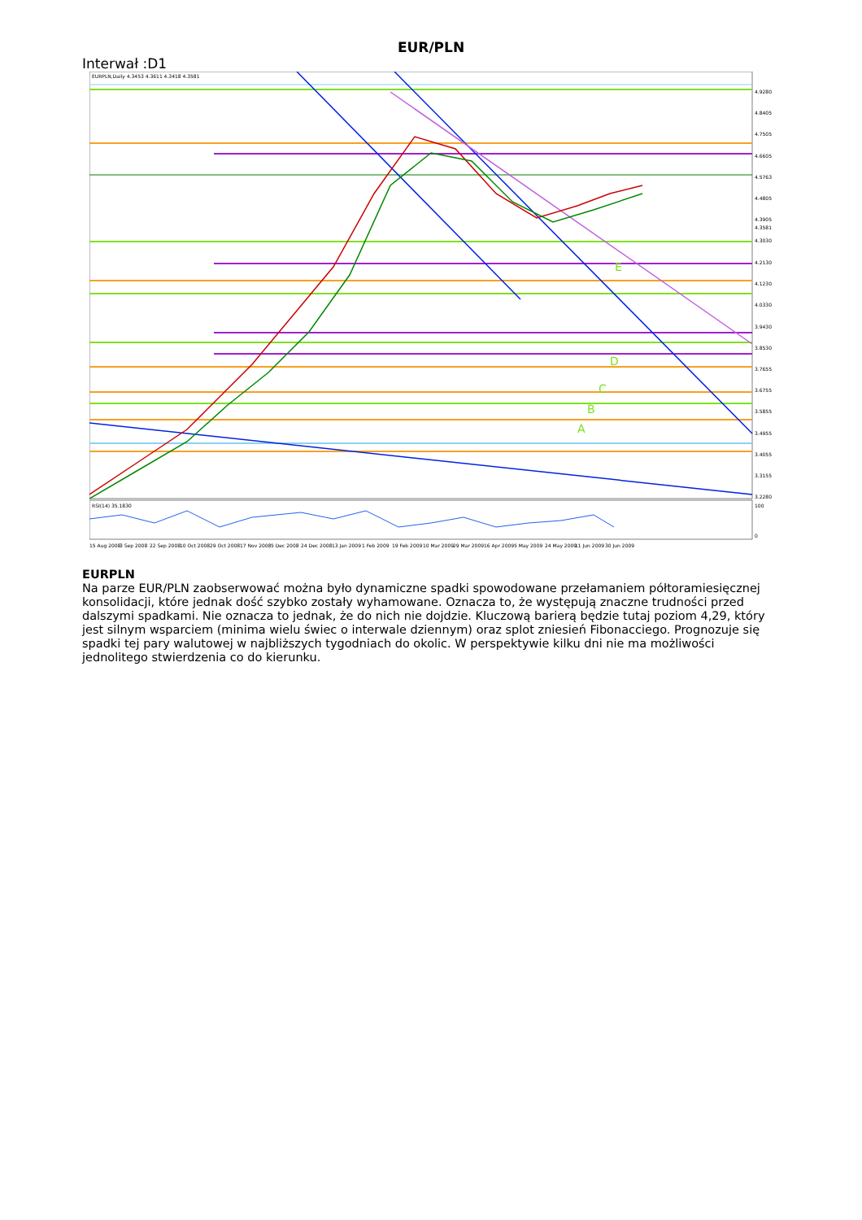EUR/PLN
Interwał :D1
EURPLN,Daily 4.3453 4.3611 4.3418 4.3581
RSI(14) 35.1830
E
D
C
B
A
4.9280
4.8405
4.7505
4.6605
4.5763
4.4805
4.3905
4.3581
4.3030
4.2130
4.1230
4.0330
3.9430
3.8530
3.7655
3.6755
3.5855
3.4955
3.4055
3.3155
3.2280
100
0
15 Aug 2008
3 Sep 2008
22 Sep 2008
10 Oct 2008
29 Oct 2008
17 Nov 2008
5 Dec 2008
24 Dec 2008
13 Jan 2009
1 Feb 2009
19 Feb 2009
10 Mar 2009
29 Mar 2009
16 Apr 2009
5 May 2009
24 May 2009
11 Jun 2009
30 Jun 2009
EURPLN
Na parze EUR/PLN zaobserwować można było dynamiczne spadki spowodowane przełamaniem półtoramiesięcznej konsolidacji, które jednak dość szybko zostały wyhamowane. Oznacza to, że występują znaczne trudności przed dalszymi spadkami. Nie oznacza to jednak, że do nich nie dojdzie. Kluczową barierą będzie tutaj poziom 4,29, który jest silnym wsparciem (minima wielu świec o interwale dziennym) oraz splot zniesień Fibonacciego. Prognozuje się spadki tej pary walutowej w najbliższych tygodniach do okolic. W perspektywie kilku dni nie ma możliwości jednolitego stwierdzenia co do kierunku.